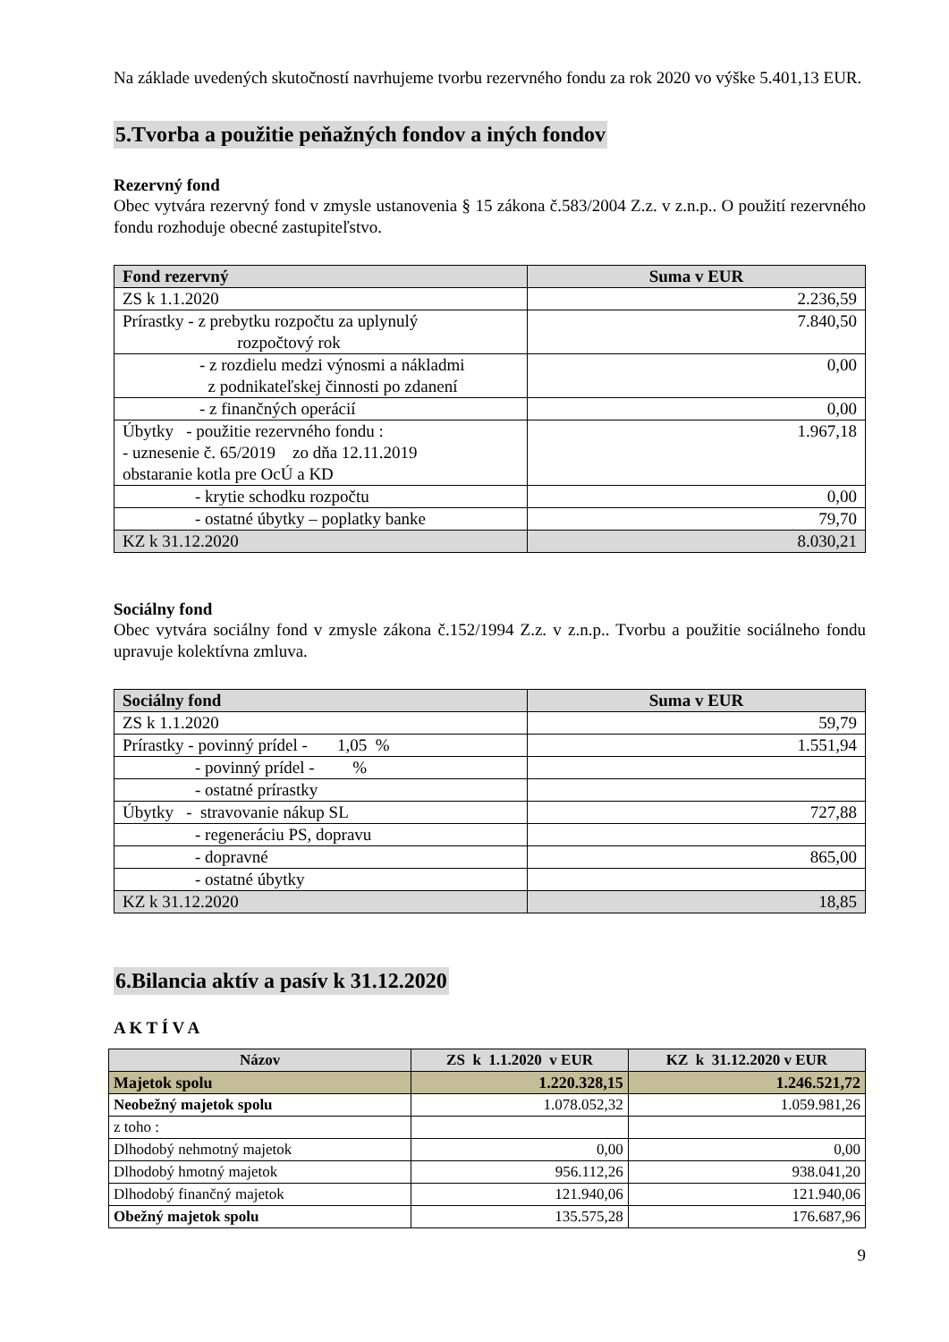Na základe uvedených skutočností navrhujeme tvorbu rezervného fondu za rok 2020 vo výške 5.401,13 EUR.
5.Tvorba a použitie peňažných fondov a iných fondov
Rezervný fond
Obec vytvára rezervný fond v zmysle ustanovenia § 15 zákona č.583/2004 Z.z. v z.n.p.. O použití rezervného fondu rozhoduje obecné zastupiteľstvo.
| Fond rezervný | Suma v EUR |
| --- | --- |
| ZS k 1.1.2020 | 2.236,59 |
| Prírastky - z prebytku rozpočtu za uplynulý rozpočtový rok | 7.840,50 |
| - z rozdielu medzi výnosmi a nákladmi z podnikateľskej činnosti po zdanení | 0,00 |
| - z finančných operácií | 0,00 |
| Úbytky - použitie rezervného fondu : - uznesenie č. 65/2019 zo dňa 12.11.2019 obstaranie kotla pre OcÚ a KD | 1.967,18 |
| - krytie schodku rozpočtu | 0,00 |
| - ostatné úbytky – poplatky banke | 79,70 |
| KZ k 31.12.2020 | 8.030,21 |
Sociálny fond
Obec vytvára sociálny fond v zmysle zákona č.152/1994 Z.z. v z.n.p.. Tvorbu a použitie sociálneho fondu upravuje kolektívna zmluva.
| Sociálny fond | Suma v EUR |
| --- | --- |
| ZS k 1.1.2020 | 59,79 |
| Prírastky - povinný prídel - 1,05 % | 1.551,94 |
| - povinný prídel - % | |
| - ostatné prírastky | |
| Úbytky - stravovanie nákup SL | 727,88 |
| - regeneráciu PS, dopravu | |
| - dopravné | 865,00 |
| - ostatné úbytky | |
| KZ k 31.12.2020 | 18,85 |
6.Bilancia aktív a pasív k 31.12.2020
A K T Í V A
| Názov | ZS k 1.1.2020 v EUR | KZ k 31.12.2020 v EUR |
| --- | --- | --- |
| Majetok spolu | 1.220.328,15 | 1.246.521,72 |
| Neobežný majetok spolu | 1.078.052,32 | 1.059.981,26 |
| z toho : | | |
| Dlhodobý nehmotný majetok | 0,00 | 0,00 |
| Dlhodobý hmotný majetok | 956.112,26 | 938.041,20 |
| Dlhodobý finančný majetok | 121.940,06 | 121.940,06 |
| Obežný majetok spolu | 135.575,28 | 176.687,96 |
9